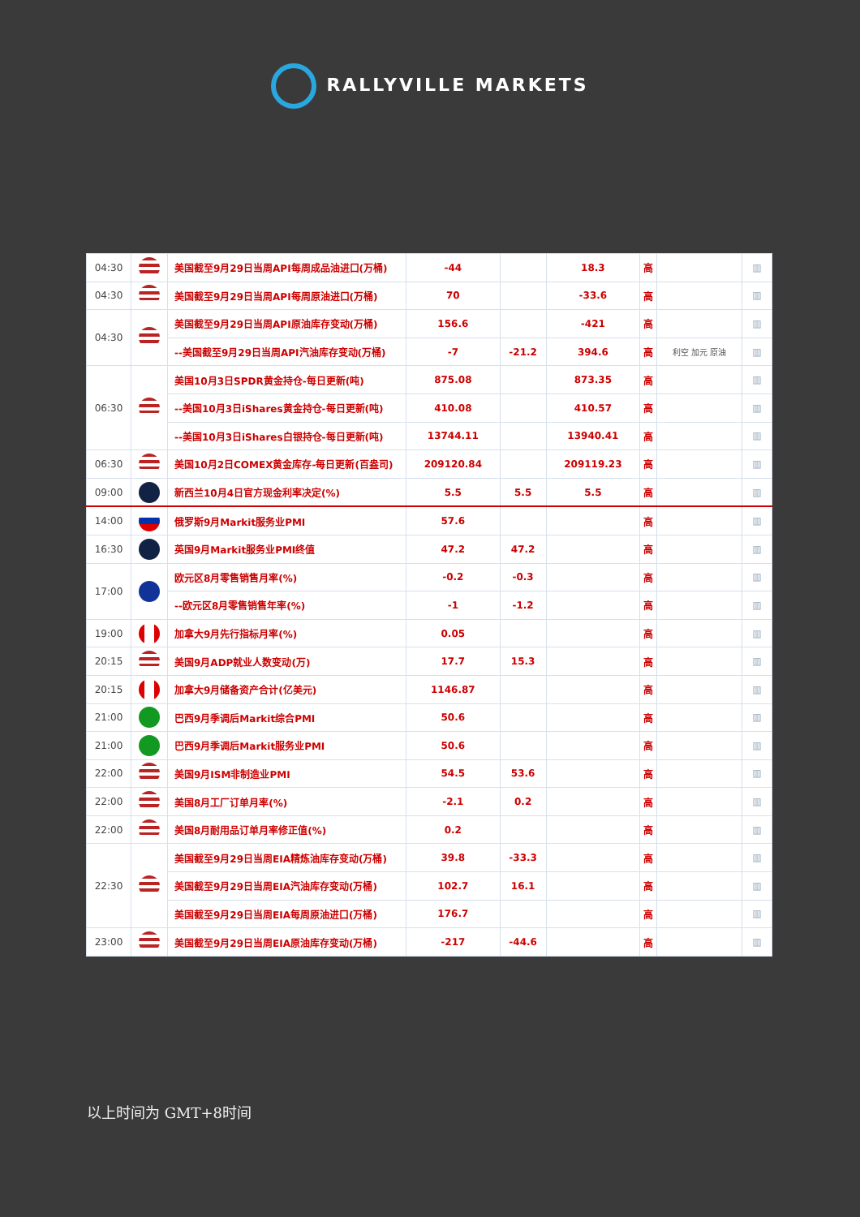RALLYVILLE MARKETS
| 04:30 | | 美国截至9月29日当周API每周成品油进口(万桶) | -44 | | 18.3 | 高 | | ▥ |
| 04:30 | | 美国截至9月29日当周API每周原油进口(万桶) | 70 | | -33.6 | 高 | | ▥ |
| 04:30 | | 美国截至9月29日当周API原油库存变动(万桶) | 156.6 | | -421 | 高 | | ▥ |
| | | --美国截至9月29日当周API汽油库存变动(万桶) | -7 | -21.2 | 394.6 | 高 | 利空 加元 原油 | ▥ |
| 06:30 | | 美国10月3日SPDR黄金持仓-每日更新(吨) | 875.08 | | 873.35 | 高 | | ▥ |
| | | --美国10月3日iShares黄金持仓-每日更新(吨) | 410.08 | | 410.57 | 高 | | ▥ |
| | | --美国10月3日iShares白银持仓-每日更新(吨) | 13744.11 | | 13940.41 | 高 | | ▥ |
| 06:30 | | 美国10月2日COMEX黄金库存-每日更新(百盎司) | 209120.84 | | 209119.23 | 高 | | ▥ |
| 09:00 | | 新西兰10月4日官方现金利率决定(%) | 5.5 | 5.5 | 5.5 | 高 | | ▥ |
| 14:00 | | 俄罗斯9月Markit服务业PMI | 57.6 | | | 高 | | ▥ |
| 16:30 | | 英国9月Markit服务业PMI终值 | 47.2 | 47.2 | | 高 | | ▥ |
| 17:00 | | 欧元区8月零售销售月率(%) | -0.2 | -0.3 | | 高 | | ▥ |
| | | --欧元区8月零售销售年率(%) | -1 | -1.2 | | 高 | | ▥ |
| 19:00 | | 加拿大9月先行指标月率(%) | 0.05 | | | 高 | | ▥ |
| 20:15 | | 美国9月ADP就业人数变动(万) | 17.7 | 15.3 | | 高 | | ▥ |
| 20:15 | | 加拿大9月储备资产合计(亿美元) | 1146.87 | | | 高 | | ▥ |
| 21:00 | | 巴西9月季调后Markit综合PMI | 50.6 | | | 高 | | ▥ |
| 21:00 | | 巴西9月季调后Markit服务业PMI | 50.6 | | | 高 | | ▥ |
| 22:00 | | 美国9月ISM非制造业PMI | 54.5 | 53.6 | | 高 | | ▥ |
| 22:00 | | 美国8月工厂订单月率(%) | -2.1 | 0.2 | | 高 | | ▥ |
| 22:00 | | 美国8月耐用品订单月率修正值(%) | 0.2 | | | 高 | | ▥ |
| 22:30 | | 美国截至9月29日当周EIA精炼油库存变动(万桶) | 39.8 | -33.3 | | 高 | | ▥ |
| | | 美国截至9月29日当周EIA汽油库存变动(万桶) | 102.7 | 16.1 | | 高 | | ▥ |
| | | 美国截至9月29日当周EIA每周原油进口(万桶) | 176.7 | | | 高 | | ▥ |
| 23:00 | | 美国截至9月29日当周EIA原油库存变动(万桶) | -217 | -44.6 | | 高 | | ▥ |
以上时间为 GMT+8时间